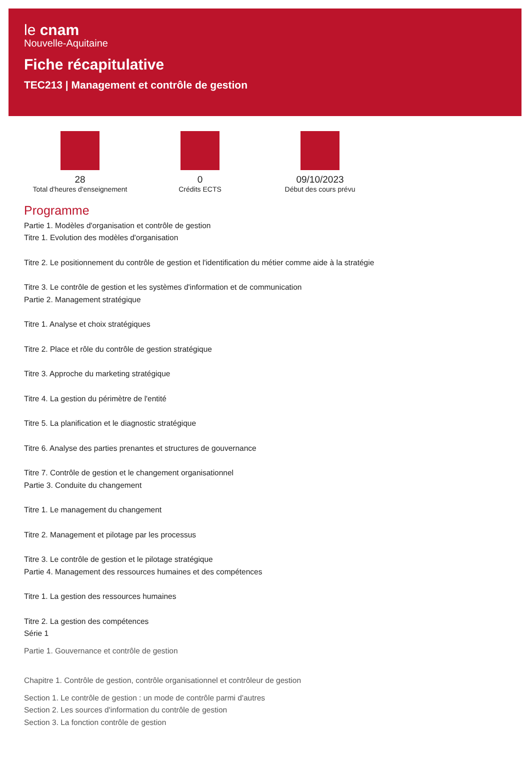le cnam
Nouvelle-Aquitaine
Fiche récapitulative
TEC213 | Management et contrôle de gestion
28
Total d'heures d'enseignement
0
Crédits ECTS
09/10/2023
Début des cours prévu
Programme
Partie 1. Modèles d'organisation et contrôle de gestion
Titre 1. Evolution des modèles d'organisation
Titre 2. Le positionnement du contrôle de gestion et l'identification du métier comme aide à la stratégie
Titre 3. Le contrôle de gestion et les systèmes d'information et de communication
Partie 2. Management stratégique
Titre 1. Analyse et choix stratégiques
Titre 2. Place et rôle du contrôle de gestion stratégique
Titre 3. Approche du marketing stratégique
Titre 4. La gestion du périmètre de l'entité
Titre 5. La planification et le diagnostic stratégique
Titre 6. Analyse des parties prenantes et structures de gouvernance
Titre 7. Contrôle de gestion et le changement organisationnel
Partie 3. Conduite du changement
Titre 1. Le management du changement
Titre 2. Management et pilotage par les processus
Titre 3. Le contrôle de gestion et le pilotage stratégique
Partie 4. Management des ressources humaines et des compétences
Titre 1. La gestion des ressources humaines
Titre 2. La gestion des compétences
Série 1
Partie 1. Gouvernance et contrôle de gestion
Chapitre 1. Contrôle de gestion, contrôle organisationnel et contrôleur de gestion
Section 1. Le contrôle de gestion : un mode de contrôle parmi d'autres
Section 2. Les sources d'information du contrôle de gestion
Section 3. La fonction contrôle de gestion